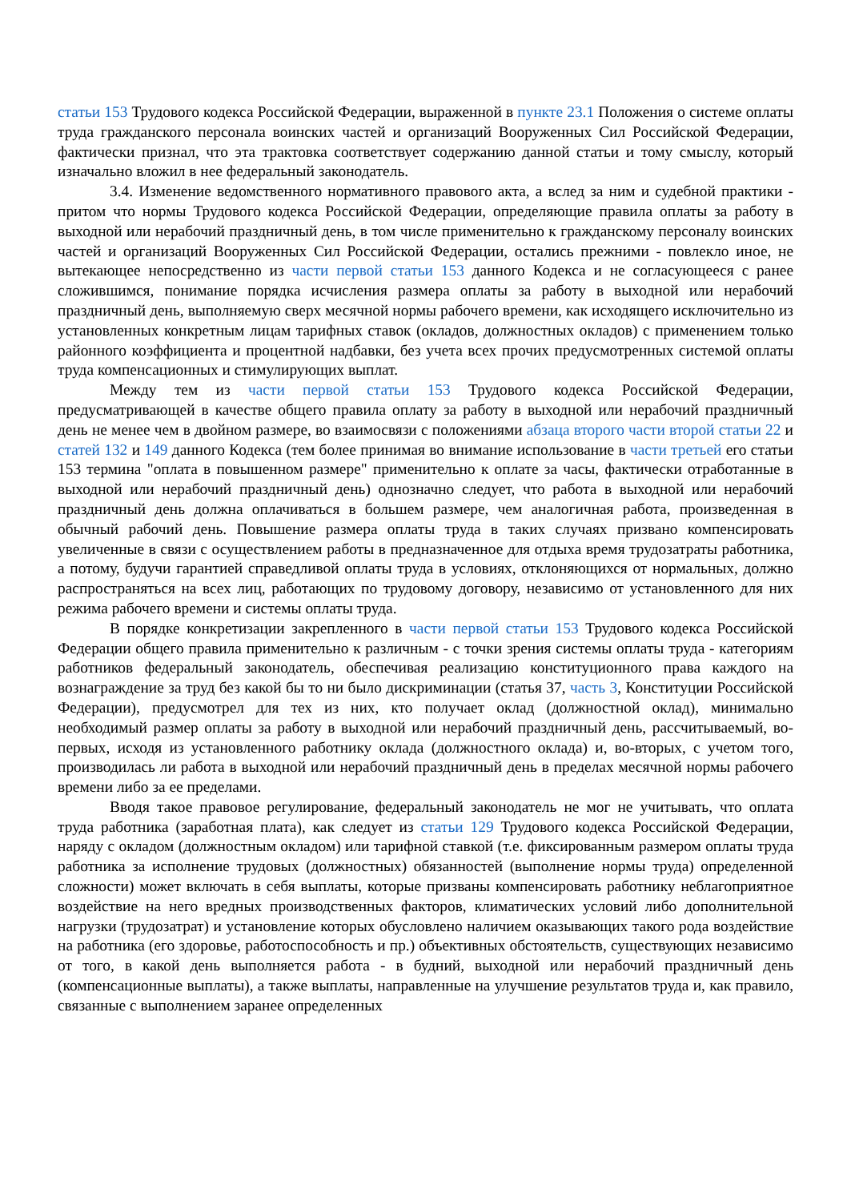статьи 153 Трудового кодекса Российской Федерации, выраженной в пункте 23.1 Положения о системе оплаты труда гражданского персонала воинских частей и организаций Вооруженных Сил Российской Федерации, фактически признал, что эта трактовка соответствует содержанию данной статьи и тому смыслу, который изначально вложил в нее федеральный законодатель.
3.4. Изменение ведомственного нормативного правового акта, а вслед за ним и судебной практики - притом что нормы Трудового кодекса Российской Федерации, определяющие правила оплаты за работу в выходной или нерабочий праздничный день, в том числе применительно к гражданскому персоналу воинских частей и организаций Вооруженных Сил Российской Федерации, остались прежними - повлекло иное, не вытекающее непосредственно из части первой статьи 153 данного Кодекса и не согласующееся с ранее сложившимся, понимание порядка исчисления размера оплаты за работу в выходной или нерабочий праздничный день, выполняемую сверх месячной нормы рабочего времени, как исходящего исключительно из установленных конкретным лицам тарифных ставок (окладов, должностных окладов) с применением только районного коэффициента и процентной надбавки, без учета всех прочих предусмотренных системой оплаты труда компенсационных и стимулирующих выплат.
Между тем из части первой статьи 153 Трудового кодекса Российской Федерации, предусматривающей в качестве общего правила оплату за работу в выходной или нерабочий праздничный день не менее чем в двойном размере, во взаимосвязи с положениями абзаца второго части второй статьи 22 и статей 132 и 149 данного Кодекса (тем более принимая во внимание использование в части третьей его статьи 153 термина "оплата в повышенном размере" применительно к оплате за часы, фактически отработанные в выходной или нерабочий праздничный день) однозначно следует, что работа в выходной или нерабочий праздничный день должна оплачиваться в большем размере, чем аналогичная работа, произведенная в обычный рабочий день. Повышение размера оплаты труда в таких случаях призвано компенсировать увеличенные в связи с осуществлением работы в предназначенное для отдыха время трудозатраты работника, а потому, будучи гарантией справедливой оплаты труда в условиях, отклоняющихся от нормальных, должно распространяться на всех лиц, работающих по трудовому договору, независимо от установленного для них режима рабочего времени и системы оплаты труда.
В порядке конкретизации закрепленного в части первой статьи 153 Трудового кодекса Российской Федерации общего правила применительно к различным - с точки зрения системы оплаты труда - категориям работников федеральный законодатель, обеспечивая реализацию конституционного права каждого на вознаграждение за труд без какой бы то ни было дискриминации (статья 37, часть 3, Конституции Российской Федерации), предусмотрел для тех из них, кто получает оклад (должностной оклад), минимально необходимый размер оплаты за работу в выходной или нерабочий праздничный день, рассчитываемый, во-первых, исходя из установленного работнику оклада (должностного оклада) и, во-вторых, с учетом того, производилась ли работа в выходной или нерабочий праздничный день в пределах месячной нормы рабочего времени либо за ее пределами.
Вводя такое правовое регулирование, федеральный законодатель не мог не учитывать, что оплата труда работника (заработная плата), как следует из статьи 129 Трудового кодекса Российской Федерации, наряду с окладом (должностным окладом) или тарифной ставкой (т.е. фиксированным размером оплаты труда работника за исполнение трудовых (должностных) обязанностей (выполнение нормы труда) определенной сложности) может включать в себя выплаты, которые призваны компенсировать работнику неблагоприятное воздействие на него вредных производственных факторов, климатических условий либо дополнительной нагрузки (трудозатрат) и установление которых обусловлено наличием оказывающих такого рода воздействие на работника (его здоровье, работоспособность и пр.) объективных обстоятельств, существующих независимо от того, в какой день выполняется работа - в будний, выходной или нерабочий праздничный день (компенсационные выплаты), а также выплаты, направленные на улучшение результатов труда и, как правило, связанные с выполнением заранее определенных